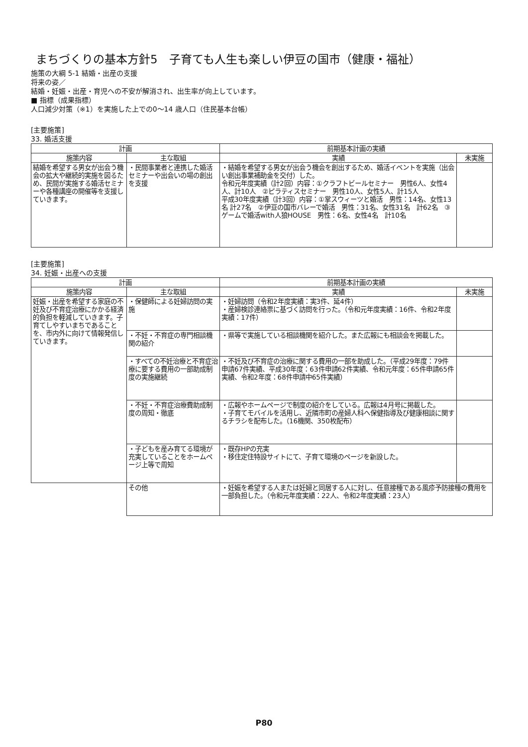まちづくりの基本方針5　子育ても人生も楽しい伊豆の国市（健康・福祉）
施策の大綱 5-1 結婚・出産の支援
将来の姿／
結婚・妊娠・出産・育児への不安が解消され、出生率が向上しています。
■ 指標（成果指標）
人口減少対策（※1）を実施した上での0～14 歳人口（住民基本台帳）
[主要施策]
33. 婚活支援
| 計画 | | 前期基本計画の実績 | |
| --- | --- | --- | --- |
| 施策内容 | 主な取組 | 実績 | 未実施 |
| 結婚を希望する男女が出会う機会の拡大や継続的実施を図るため、民間が実施する婚活セミナーや各種講座の開催等を支援していきます。 | ・民間事業者と連携した婚活セミナーや出会いの場の創出を支援 | ・結婚を希望する男女が出会う機会を創出するため、婚活イベントを実施（出会い創出事業補助金を交付）した。 令和元年度実績（計2回）内容：①クラフトビールセミナー 男性6人、女性4人、計10人 ②ピラティスセミナー 男性10人、女性5人、計15人 平成30年度実績（計3回）内容：①掌スウィーツと婚活 男性：14名、女性13名 計27名 ②伊豆の国市バレーで婚活 男性：31名、女性31名 計62名 ③ゲームで婚活with人狼HOUSE 男性：6名、女性4名 計10名 | |
[主要施策]
34. 妊娠・出産への支援
| 計画 | | 前期基本計画の実績 | |
| --- | --- | --- | --- |
| 施策内容 | 主な取組 | 実績 | 未実施 |
| 妊娠・出産を希望する家庭の不妊及び不育症治療にかかる経済的負担を軽減していきます。子育てしやすいまちであることを、市内外に向けて情報発信していきます。 | ・保健師による妊婦訪問の実施 | ・妊婦訪問（令和2年度実績：実3件、延4件） ・産婦検診連絡票に基づく訪問を行った。（令和元年度実績：16件、令和2年度実績：17件） | |
| | ・不妊・不育症の専門相談機関の紹介 | ・県等で実施している相談機関を紹介した。また広報にも相談会を掲載した。 | |
| | ・すべての不妊治療と不育症治療に要する費用の一部助成制度の実施継続 | ・不妊及び不育症の治療に関する費用の一部を助成した。（平成29年度：79件申請67件実績、平成30年度：63件申請62件実績、令和元年度：65件申請65件実績、令和2年度：68件申請中65件実績） | |
| | ・不妊・不育症治療費助成制度の周知・徹底 | ・広報やホームページで制度の紹介をしている。広報は4月号に掲載した。 ・子育てモバイルを活用し、近隣市町の産婦人科へ保健指導及び健康相談に関するチラシを配布した。（16機関、350枚配布） | |
| | ・子どもを産み育てる環境が充実していることをホームページ上等で周知 | ・既存HPの充実 ・移住定住特設サイトにて、子育て環境のページを新設した。 | |
| | その他 | ・妊娠を希望する人または妊婦と同居する人に対し、任意接種である風疹予防接種の費用を一部負担した。（令和元年度実績：22人、令和2年度実績：23人） | |
P80